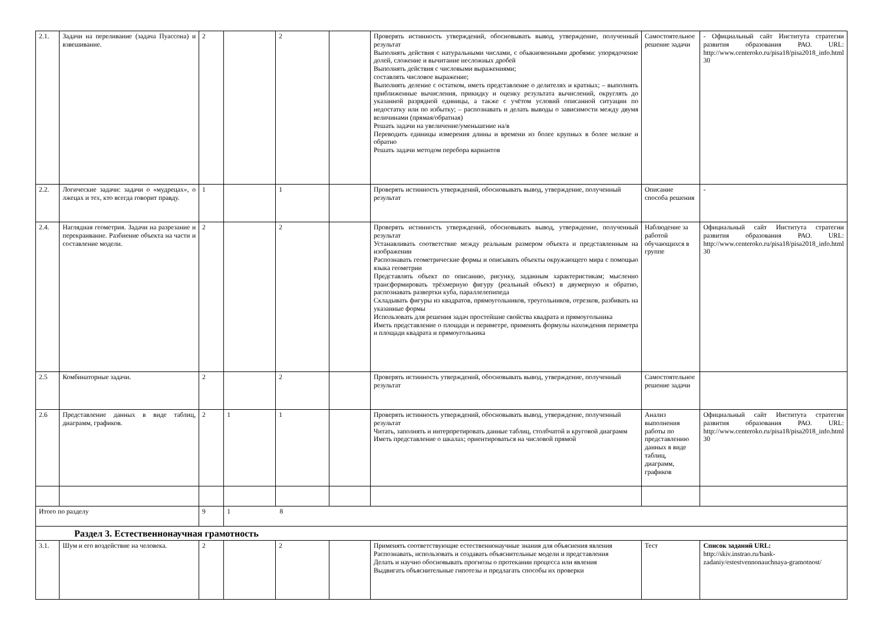| 2.1. | Задачи на переливание (задача Пуассона) и взвешивание. | 2 | | 2 | | Проверять истинность утверждений, обосновывать вывод, утверждение, полученный результат Выполнять действия с натуральными числами, с обыкновенными дробями: упорядочение долей, сложение и вычитание несложных дробей Выполнять действия с числовыми выражениями; составлять числовое выражение; Выполнять деление с остатком, иметь представление о делителях и кратных; – выполнять приближенные вычисления, прикидку и оценку результата вычислений, округлять до указанной разрядной единицы, а также с учётом условий описанной ситуации по недостатку или по избытку; – распознавать и делать выводы о зависимости между двумя величинами (прямая/обратная) Решать задачи на увеличение/уменьшение на/в Переводить единицы измерения длины и времени из более крупных в более мелкие и обратно Решать задачи методом перебора вариантов | Самостоятельное решение задачи | - Официальный сайт Института стратегии развития образования РАО. URL: http://www.centeroko.ru/pisa18/pisa2018_info.html 30 |
| 2.2. | Логические задачи: задачи о «мудрецах», о лжецах и тех, кто всегда говорит правду. | 1 | | 1 | | Проверять истинность утверждений, обосновывать вывод, утверждение, полученный результат | Описание способа решения | - |
| 2.4. | Наглядная геометрия. Задачи на разрезание и перекраивание. Разбиение объекта на части и составление модели. | 2 | | 2 | | Проверять истинность утверждений, обосновывать вывод, утверждение, полученный результат Устанавливать соответствие между реальным размером объекта и представленным на изображении Распознавать геометрические формы и описывать объекты окружающего мира с помощью языка геометрии Представлять объект по описанию, рисунку, заданным характеристикам; мысленно трансформировать трёхмерную фигуру (реальный объект) в двумерную и обратно, распознавать развертки куба, параллелепипеда Складывать фигуры из квадратов, прямоугольников, треугольников, отрезков, разбивать на указанные формы Использовать для решения задач простейшие свойства квадрата и прямоугольника Иметь представление о площади и периметре, применять формулы нахождения периметра и площади квадрата и прямоугольника | Наблюдение за работой обучающихся в группе | Официальный сайт Института стратегии развития образования РАО. URL: http://www.centeroko.ru/pisa18/pisa2018_info.html 30 |
| 2.5 | Комбинаторные задачи. | 2 | | 2 | | Проверять истинность утверждений, обосновывать вывод, утверждение, полученный результат | Самостоятельное решение задачи | |
| 2.6 | Представление данных в виде таблиц, диаграмм, графиков. | 2 | 1 | 1 | | Проверять истинность утверждений, обосновывать вывод, утверждение, полученный результат Читать, заполнять и интерпретировать данные таблиц, столбчатой и круговой диаграмм Иметь представление о шкалах; ориентироваться на числовой прямой | Анализ выполнения работы по представлению данных в виде таблиц, диаграмм, графиков | Официальный сайт Института стратегии развития образования РАО. URL: http://www.centeroko.ru/pisa18/pisa2018_info.html 30 |
| Итого по разделу | | 9 | 1 8 | | | | | |
| Раздел 3. Естественнонаучная грамотность | | | | | | | | |
| 3.1. | Шум и его воздействие на человека. | 2 | | 2 | | Применять соответствующие естественнонаучные знания для объяснения явления Распознавать, использовать и создавать объяснительные модели и представления Делать и научно обосновывать прогнозы о протекании процесса или явления Выдвигать объяснительные гипотезы и предлагать способы их проверки | Тест | Список заданий URL: http://skiv.instrao.ru/bank-zadaniy/estestvennonauchnaya-gramotnost/ |